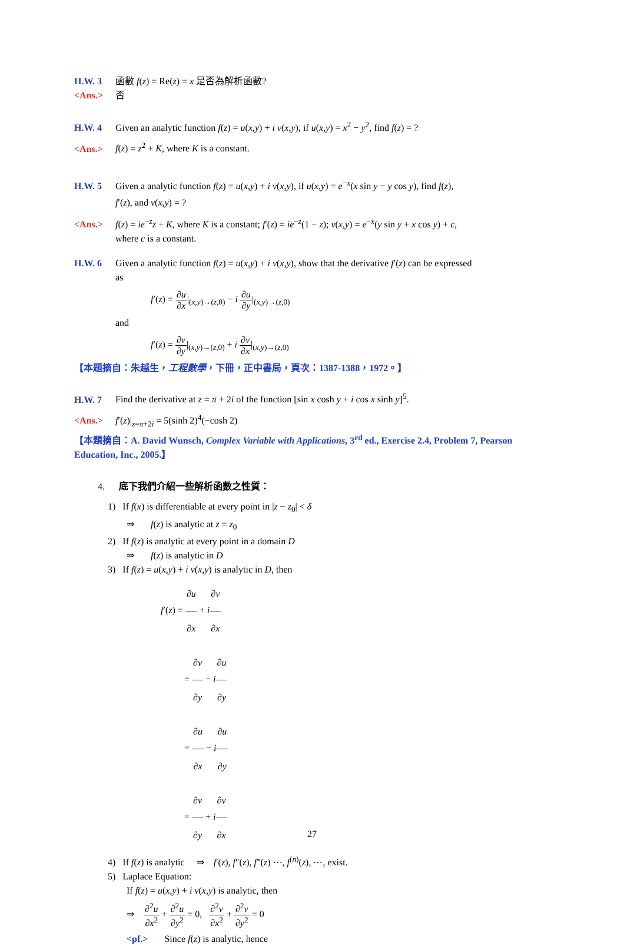H.W. 3 函數 f(z) = Re(z) = x 是否為解析函數?
<Ans.> 否
H.W. 4 Given an analytic function f(z) = u(x,y) + i v(x,y), if u(x,y) = x<sup>2</sup> − y<sup>2</sup>, find f(z) = ?
<Ans.> f(z) = z<sup>2</sup> + K, where K is a constant.
H.W. 5 Given a analytic function f(z) = u(x,y) + i v(x,y), if u(x,y) = e<sup>−x</sup>(x sin y − y cos y), find f(z),
f′(z), and v(x,y) = ?
<Ans.> f(z) = ie<sup>−z</sup>z + K, where K is a constant; f′(z) = ie<sup>−z</sup>(1 − z); v(x,y) = e<sup>−x</sup>(y sin y + x cos y) + c,
where c is a constant.
H.W. 6 Given a analytic function f(z) = u(x,y) + i v(x,y), show that the derivative f′(z) can be expressed
as
f′(z) = ∂u ∂x|<sub>(x,y)→(z,0)</sub> − i ∂u ∂y|<sub>(x,y)→(z,0)</sub>
and
f′(z) = ∂v ∂y|<sub>(x,y)→(z,0)</sub> + i ∂v ∂x|<sub>(x,y)→(z,0)</sub>
【本題摘自：朱越生，工程數學，下冊，正中書局，頁次：1387-1388，1972。】
H.W. 7 Find the derivative at z = π + 2i of the function [sin x cosh y + i cos x sinh y]<sup>5</sup>.
<Ans.> f′(z)|<sub>z=π+2i</sub> = 5(sinh 2)<sup>4</sup>(−cosh 2)
【本題摘自：A. David Wunsch, Complex Variable with Applications, 3<sup>rd</sup> ed., Exercise 2.4, Problem 7, Pearson Education, Inc., 2005.】
4. 底下我們介紹一些解析函數之性質：
1) If f(x) is differentiable at every point in |z − z<sub>0</sub>| < δ
⇒ f(z) is analytic at z = z<sub>0</sub>
2) If f(z) is analytic at every point in a domain D
⇒ f(z) is analytic in D
3) If f(z) = u(x,y) + i v(x,y) is analytic in D, then
f′(z) = ∂u ∂x + i∂v ∂x
= ∂v ∂y − i∂u ∂y
= ∂u ∂x − i∂u ∂y
= ∂v ∂y + i∂v ∂x
4) If f(z) is analytic ⇒ f′(z), f″(z), f‴(z) ⋯, f<sup>(n)</sup>(z), ⋯, exist.
5) Laplace Equation:
If f(z) = u(x,y) + i v(x,y) is analytic, then
⇒ ∂<sup>2</sup>u ∂x<sup>2</sup> + ∂<sup>2</sup>u ∂y<sup>2</sup> = 0, ∂<sup>2</sup>v ∂x<sup>2</sup> + ∂<sup>2</sup>v ∂y<sup>2</sup> = 0
<pf.> Since f(z) is analytic, hence
27